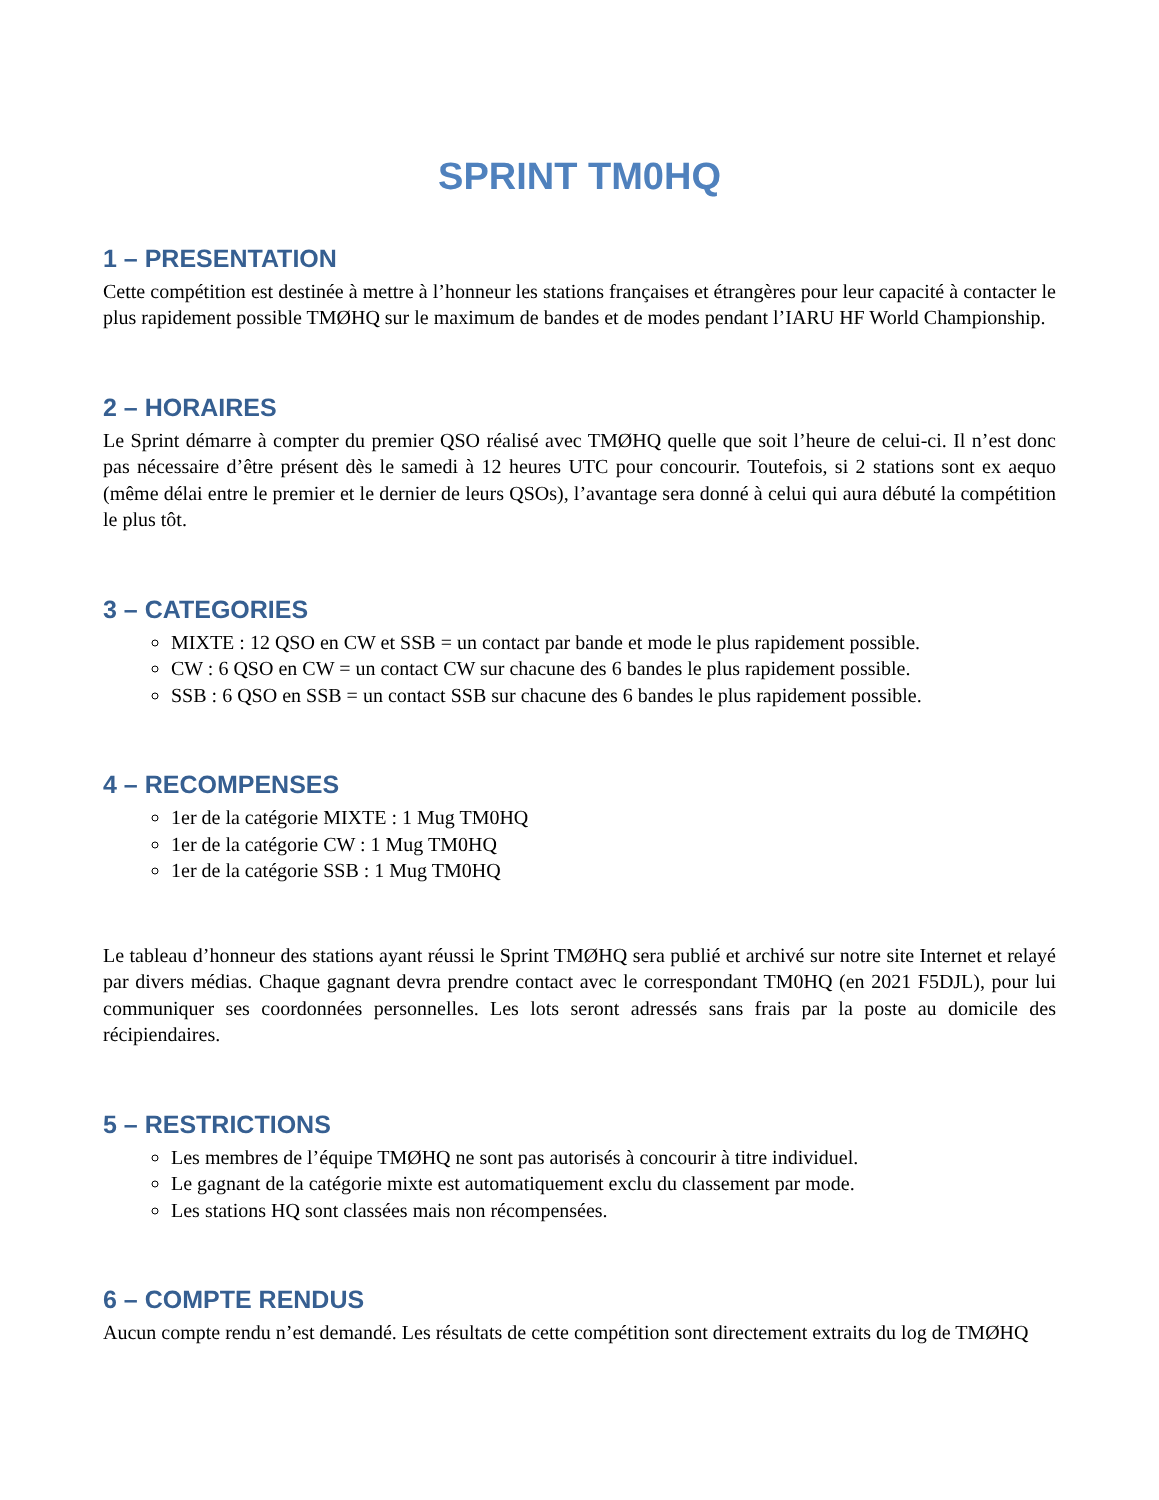SPRINT TM0HQ
1 – PRESENTATION
Cette compétition est destinée à mettre à l’honneur les stations françaises et étrangères pour leur capacité à contacter le plus rapidement possible TMØHQ sur le maximum de bandes et de modes pendant l’IARU HF World Championship.
2 – HORAIRES
Le Sprint démarre à compter du premier QSO réalisé avec TMØHQ quelle que soit l’heure de celui-ci. Il n’est donc pas nécessaire d’être présent dès le samedi à 12 heures UTC pour concourir. Toutefois, si 2 stations sont ex aequo (même délai entre le premier et le dernier de leurs QSOs), l’avantage sera donné à celui qui aura débuté la compétition le plus tôt.
3 – CATEGORIES
MIXTE : 12 QSO en CW et SSB = un contact par bande et mode le plus rapidement possible.
CW : 6 QSO en CW = un contact CW sur chacune des 6 bandes le plus rapidement possible.
SSB : 6 QSO en SSB = un contact SSB sur chacune des 6 bandes le plus rapidement possible.
4 – RECOMPENSES
1er de la catégorie MIXTE : 1 Mug TM0HQ
1er de la catégorie CW : 1 Mug TM0HQ
1er de la catégorie SSB : 1 Mug TM0HQ
Le tableau d’honneur des stations ayant réussi le Sprint TMØHQ sera publié et archivé sur notre site Internet et relayé par divers médias. Chaque gagnant devra prendre contact avec le correspondant TM0HQ (en 2021 F5DJL), pour lui communiquer ses coordonnées personnelles. Les lots seront adressés sans frais par la poste au domicile des récipiendaires.
5 – RESTRICTIONS
Les membres de l’équipe TMØHQ ne sont pas autorisés à concourir à titre individuel.
Le gagnant de la catégorie mixte est automatiquement exclu du classement par mode.
Les stations HQ sont classées mais non récompensées.
6 – COMPTE RENDUS
Aucun compte rendu n’est demandé. Les résultats de cette compétition sont directement extraits du log de TMØHQ